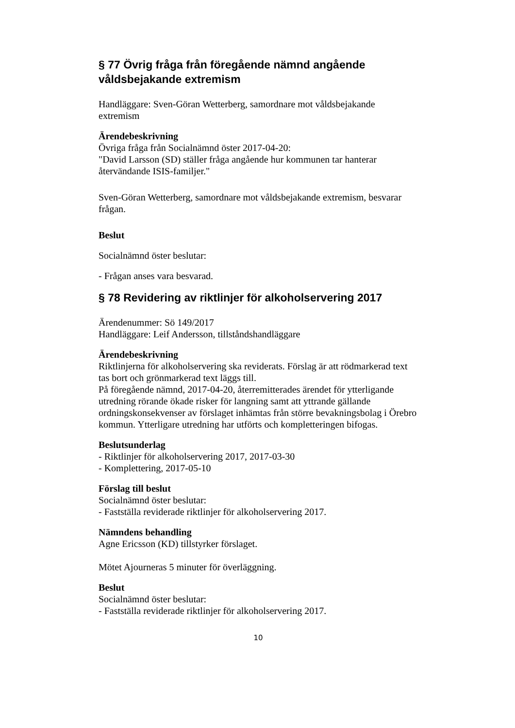§ 77 Övrig fråga från föregående nämnd angående våldsbejakande extremism
Handläggare: Sven-Göran Wetterberg, samordnare mot våldsbejakande extremism
Ärendebeskrivning
Övriga fråga från Socialnämnd öster 2017-04-20:
"David Larsson (SD) ställer fråga angående hur kommunen tar hanterar återvändande ISIS-familjer."
Sven-Göran Wetterberg, samordnare mot våldsbejakande extremism, besvarar frågan.
Beslut
Socialnämnd öster beslutar:
- Frågan anses vara besvarad.
§ 78 Revidering av riktlinjer för alkoholservering 2017
Ärendenummer: Sö 149/2017
Handläggare: Leif Andersson, tillståndshandläggare
Ärendebeskrivning
Riktlinjerna för alkoholservering ska reviderats. Förslag är att rödmarkerad text tas bort och grönmarkerad text läggs till.
På föregående nämnd, 2017-04-20, återremitterades ärendet för ytterligande utredning rörande ökade risker för langning samt att yttrande gällande ordningskonsekvenser av förslaget inhämtas från större bevakningsbolag i Örebro kommun. Ytterligare utredning har utförts och kompletteringen bifogas.
Beslutsunderlag
- Riktlinjer för alkoholservering 2017, 2017-03-30
- Komplettering, 2017-05-10
Förslag till beslut
Socialnämnd öster beslutar:
- Fastställa reviderade riktlinjer för alkoholservering 2017.
Nämndens behandling
Agne Ericsson (KD) tillstyrker förslaget.
Mötet Ajourneras 5 minuter för överläggning.
Beslut
Socialnämnd öster beslutar:
- Fastställa reviderade riktlinjer för alkoholservering 2017.
10